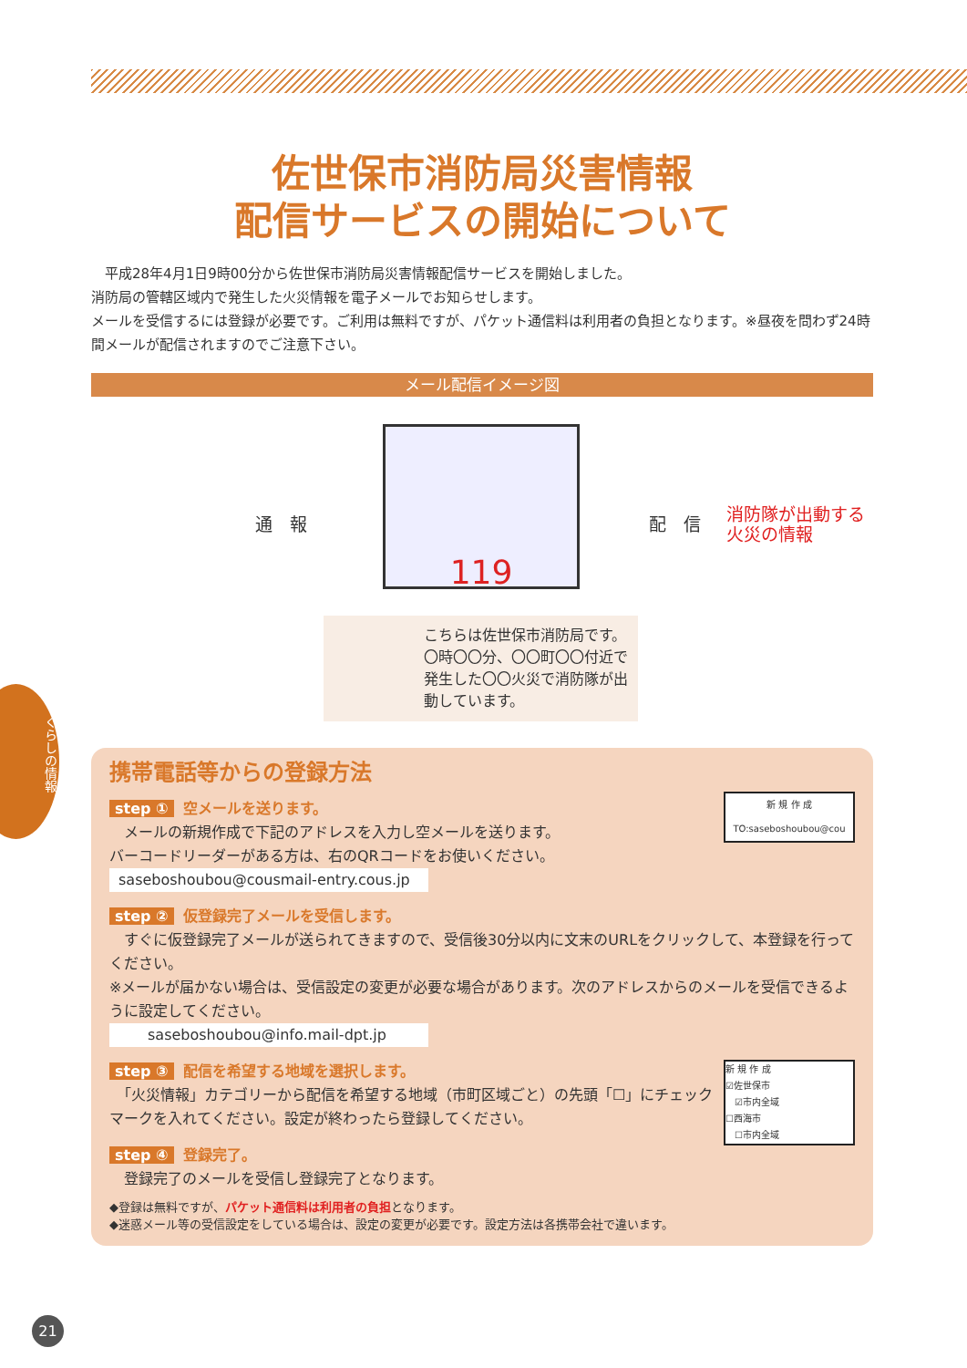くらしの情報
佐世保市消防局災害情報
配信サービスの開始について
　平成28年4月1日9時00分から佐世保市消防局災害情報配信サービスを開始しました。
消防局の管轄区域内で発生した火災情報を電子メールでお知らせします。
メールを受信するには登録が必要です。ご利用は無料ですが、パケット通信料は利用者の負担となります。※昼夜を問わず24時間メールが配信されますのでご注意下さい。
メール配信イメージ図
通　報
119
配　信
消防隊が出動する
火災の情報
こちらは佐世保市消防局です。〇時〇〇分、〇〇町〇〇付近で発生した〇〇火災で消防隊が出動しています。
携帯電話等からの登録方法
step ① 空メールを送ります。
　メールの新規作成で下記のアドレスを入力し空メールを送ります。
バーコードリーダーがある方は、右のQRコードをお使いください。
saseboshoubou@cousmail-entry.cous.jp
新 規 作 成
TO:saseboshoubou@cou
step ② 仮登録完了メールを受信します。
　すぐに仮登録完了メールが送られてきますので、受信後30分以内に文末のURLをクリックして、本登録を行ってください。
※メールが届かない場合は、受信設定の変更が必要な場合があります。次のアドレスからのメールを受信できるように設定してください。
　　saseboshoubou@info.mail-dpt.jp
新 規 作 成
☑佐世保市
　☑市内全域
☐西海市
　☐市内全域
step ③ 配信を希望する地域を選択します。
　「火災情報」カテゴリーから配信を希望する地域（市町区域ごと）の先頭「☐」にチェックマークを入れてください。設定が終わったら登録してください。
step ④ 登録完了。
　登録完了のメールを受信し登録完了となります。
◆登録は無料ですが、パケット通信料は利用者の負担となります。
◆迷惑メール等の受信設定をしている場合は、設定の変更が必要です。設定方法は各携帯会社で違います。
21